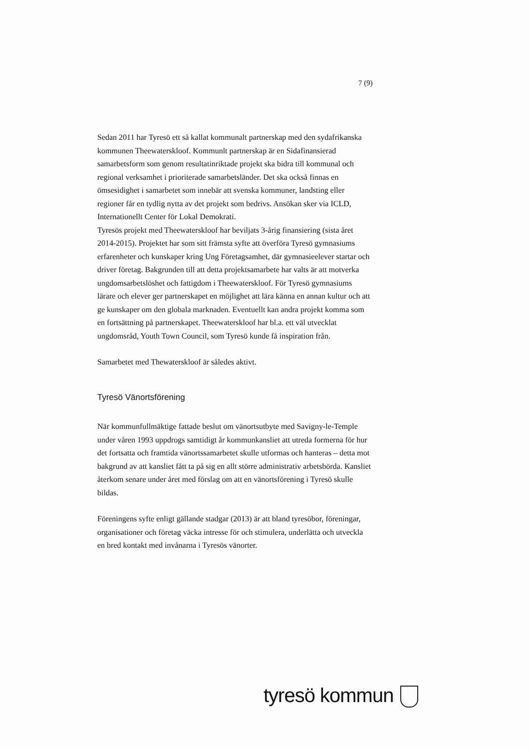7 (9)
Sedan 2011 har Tyresö ett så kallat kommunalt partnerskap med den sydafrikanska kommunen Theewaterskloof. Kommunlt partnerskap är en Sidafinansierad samarbetsform som genom resultatinriktade projekt ska bidra till kommunal och regional verksamhet i prioriterade samarbetsländer. Det ska också finnas en ömsesidighet i samarbetet som innebär att svenska kommuner, landsting eller regioner får en tydlig nytta av det projekt som bedrivs. Ansökan sker via ICLD, Internationellt Center för Lokal Demokrati.
Tyresös projekt med Theewaterskloof har beviljats 3-årig finansiering (sista året 2014-2015). Projektet har som sitt främsta syfte att överföra Tyresö gymnasiums erfarenheter och kunskaper kring Ung Företagsamhet, där gymnasieelever startar och driver företag. Bakgrunden till att detta projektsamarbete har valts är att motverka ungdomsarbetslöshet och fattigdom i Theewaterskloof. För Tyresö gymnasiums lärare och elever ger partnerskapet en möjlighet att lära känna en annan kultur och att ge kunskaper om den globala marknaden. Eventuellt kan andra projekt komma som en fortsättning på partnerskapet. Theewaterskloof har bl.a. ett väl utvecklat ungdomsråd, Youth Town Council, som Tyresö kunde få inspiration från.
Samarbetet med Thewaterskloof är således aktivt.
Tyresö Vänortsförening
När kommunfullmäktige fattade beslut om vänortsutbyte med Savigny-le-Temple under våren 1993 uppdrogs samtidigt år kommunkansliet att utreda formerna för hur det fortsatta och framtida vänortssamarbetet skulle utformas och hanteras – detta mot bakgrund av att kansliet fått ta på sig en allt större administrativ arbetsbörda. Kansliet återkom senare under året med förslag om att en vänortsförening i Tyresö skulle bildas.
Föreningens syfte enligt gällande stadgar (2013) är att bland tyresöbor, föreningar, organisationer och företag väcka intresse för och stimulera, underlätta och utveckla en bred kontakt med invånarna i Tyresös vänorter.
tyresö kommun